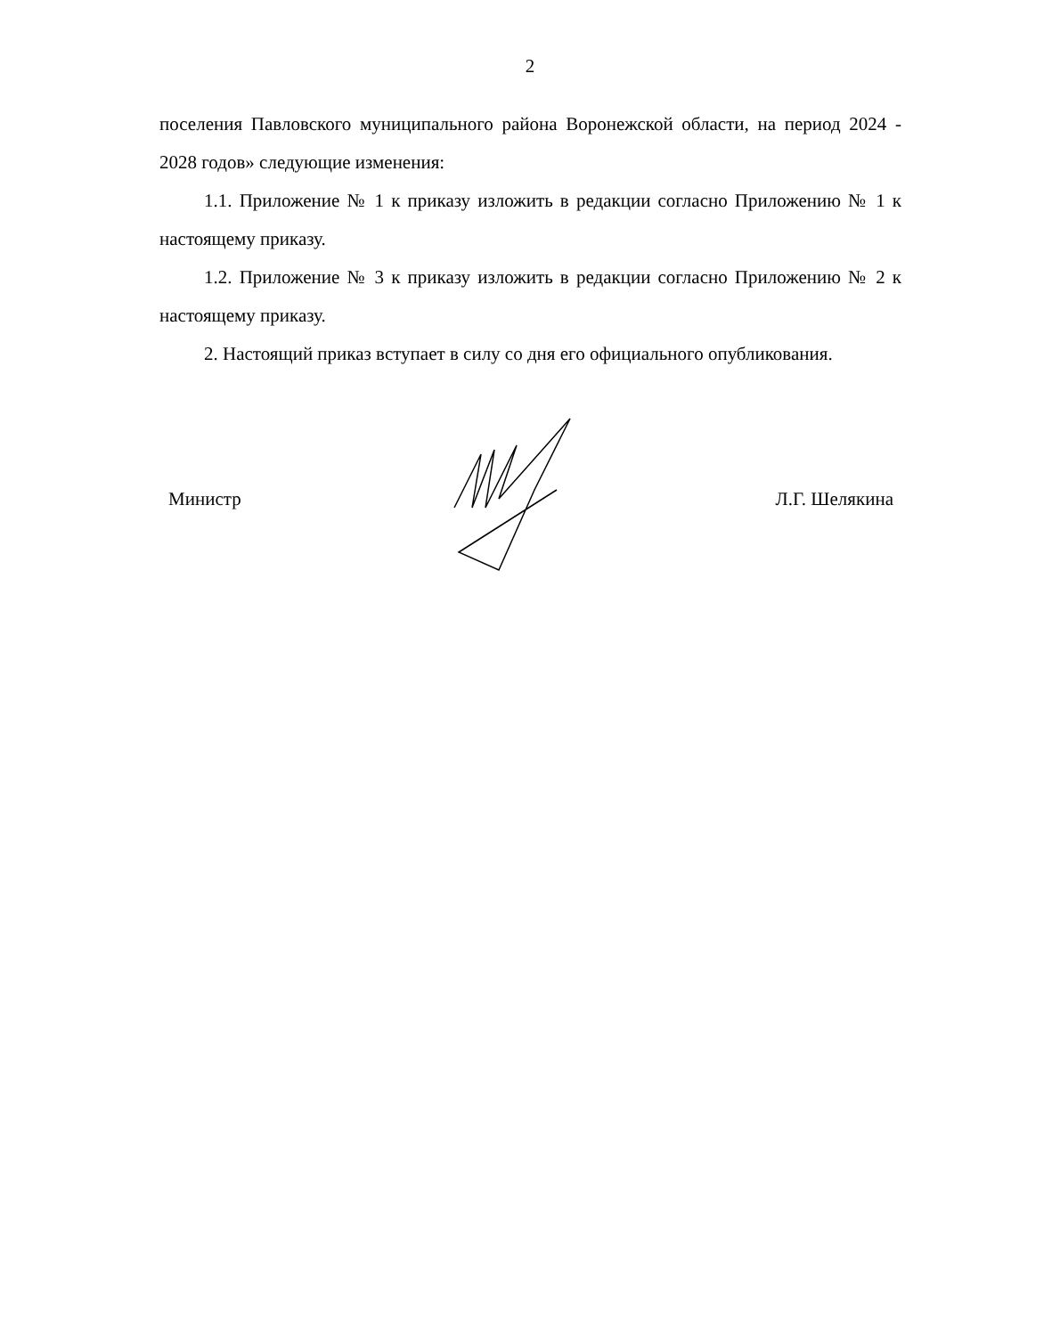2
поселения Павловского муниципального района Воронежской области, на период 2024 - 2028 годов» следующие изменения:
1.1. Приложение № 1 к приказу изложить в редакции согласно Приложению № 1 к настоящему приказу.
1.2. Приложение № 3 к приказу изложить в редакции согласно Приложению № 2 к настоящему приказу.
2. Настоящий приказ вступает в силу со дня его официального опубликования.
Министр Л.Г. Шелякина